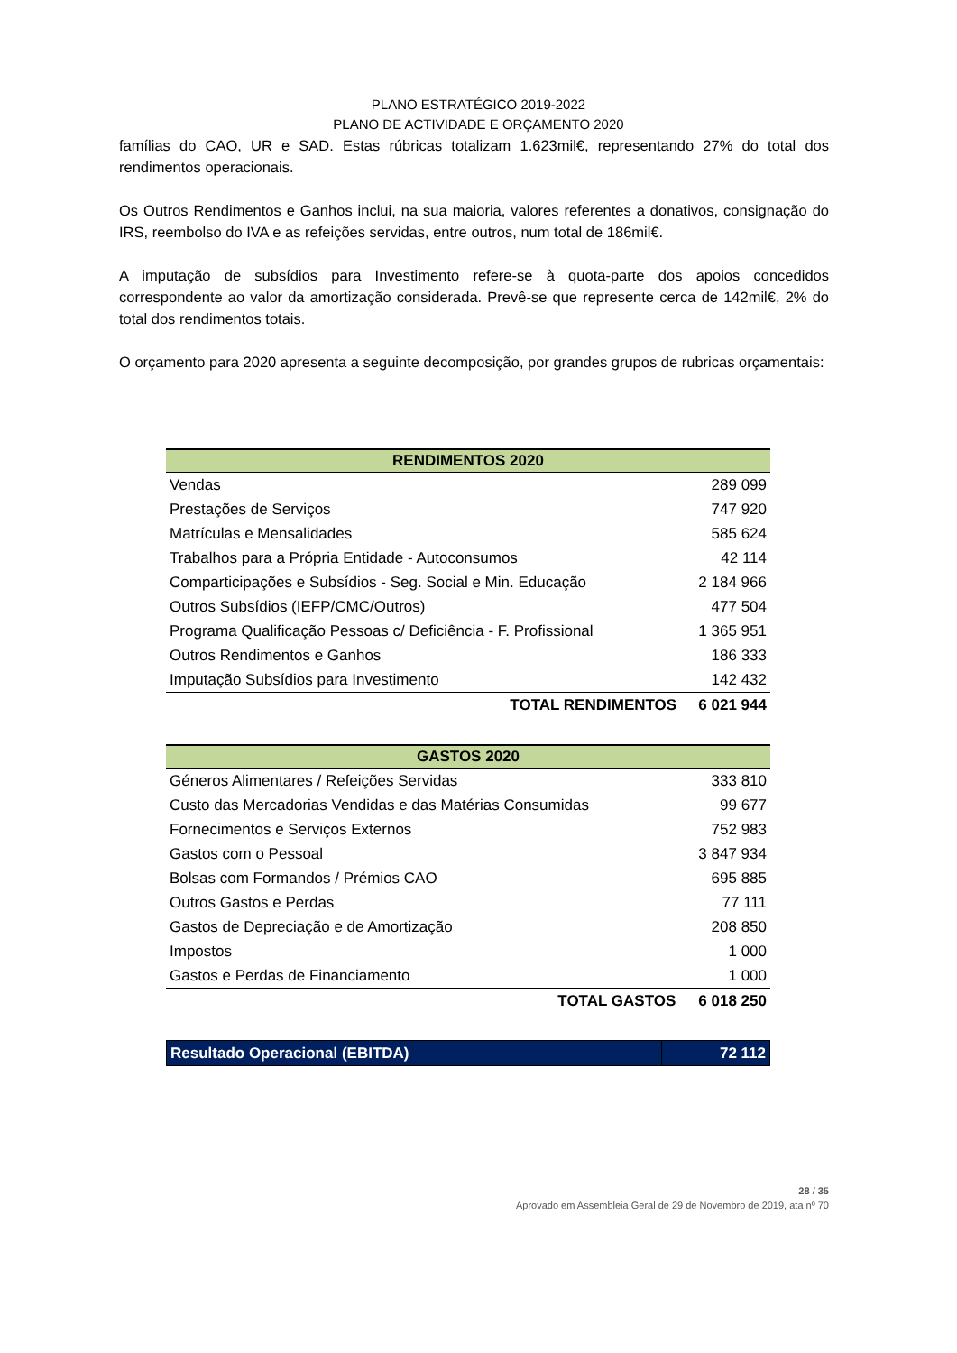PLANO ESTRATÉGICO 2019-2022
PLANO DE ACTIVIDADE E ORÇAMENTO 2020
famílias do CAO, UR e SAD. Estas rúbricas totalizam 1.623mil€, representando 27% do total dos rendimentos operacionais.
Os Outros Rendimentos e Ganhos inclui, na sua maioria, valores referentes a donativos, consignação do IRS, reembolso do IVA e as refeições servidas, entre outros, num total de 186mil€.
A imputação de subsídios para Investimento refere-se à quota-parte dos apoios concedidos correspondente ao valor da amortização considerada. Prevê-se que represente cerca de 142mil€, 2% do total dos rendimentos totais.
O orçamento para 2020 apresenta a seguinte decomposição, por grandes grupos de rubricas orçamentais:
| RENDIMENTOS 2020 | |
| --- | --- |
| Vendas | 289 099 |
| Prestações de Serviços | 747 920 |
| Matrículas e Mensalidades | 585 624 |
| Trabalhos para a Própria Entidade - Autoconsumos | 42 114 |
| Comparticipações e Subsídios - Seg. Social e Min. Educação | 2 184 966 |
| Outros Subsídios (IEFP/CMC/Outros) | 477 504 |
| Programa Qualificação Pessoas c/ Deficiência - F. Profissional | 1 365 951 |
| Outros Rendimentos e Ganhos | 186 333 |
| Imputação Subsídios para Investimento | 142 432 |
| TOTAL RENDIMENTOS | 6 021 944 |
| GASTOS 2020 | |
| --- | --- |
| Géneros Alimentares / Refeições Servidas | 333 810 |
| Custo das Mercadorias Vendidas e das Matérias Consumidas | 99 677 |
| Fornecimentos e Serviços Externos | 752 983 |
| Gastos com o Pessoal | 3 847 934 |
| Bolsas com Formandos / Prémios CAO | 695 885 |
| Outros Gastos e Perdas | 77 111 |
| Gastos de Depreciação e de Amortização | 208 850 |
| Impostos | 1 000 |
| Gastos e Perdas de Financiamento | 1 000 |
| TOTAL GASTOS | 6 018 250 |
| Resultado Operacional (EBITDA) | 72 112 |
28 / 35
Aprovado em Assembleia Geral de 29 de Novembro de 2019, ata nº 70